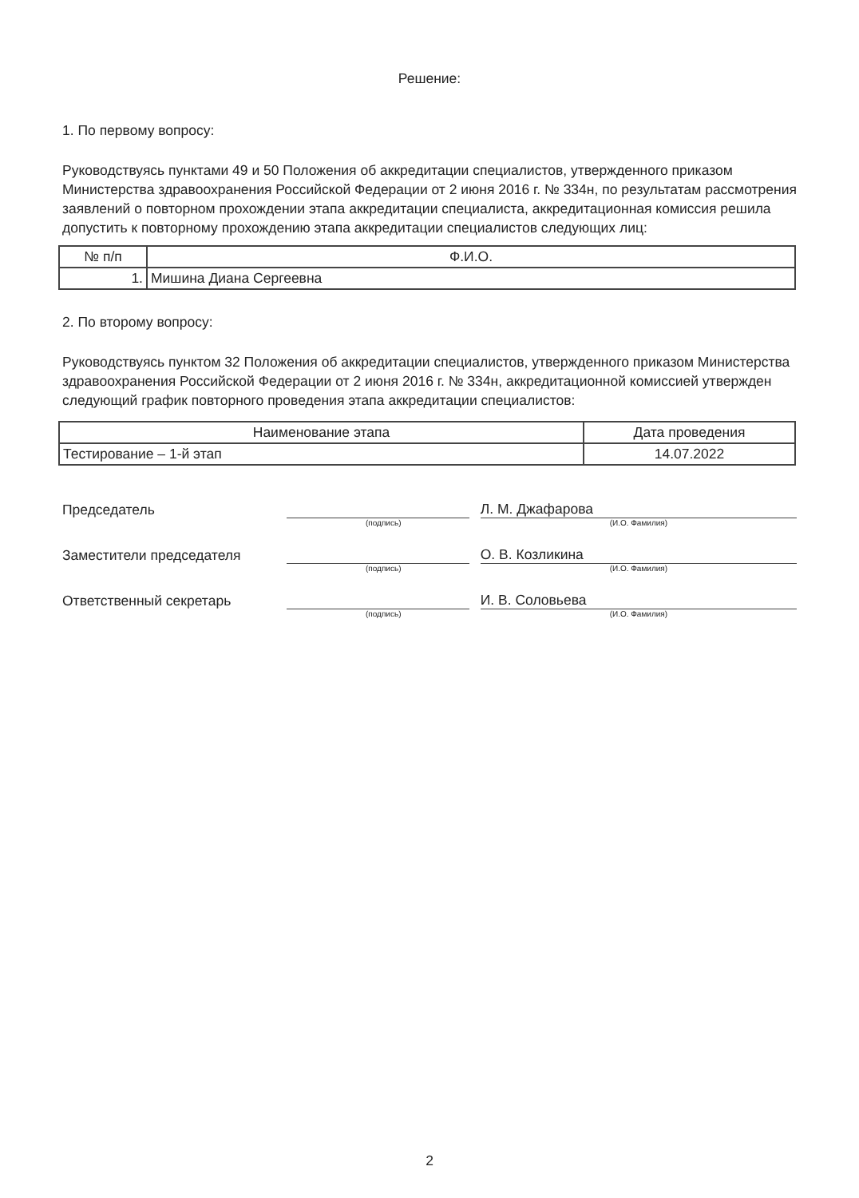Решение:
1. По первому вопросу:
Руководствуясь пунктами 49 и 50 Положения об аккредитации специалистов, утвержденного приказом Министерства здравоохранения Российской Федерации от 2 июня 2016 г. № 334н, по результатам рассмотрения заявлений о повторном прохождении этапа аккредитации специалиста, аккредитационная комиссия решила допустить к повторному прохождению этапа аккредитации специалистов следующих лиц:
| № п/п | Ф.И.О. |
| --- | --- |
| 1. | Мишина Диана Сергеевна |
2. По второму вопросу:
Руководствуясь пунктом 32 Положения об аккредитации специалистов, утвержденного приказом Министерства здравоохранения Российской Федерации от 2 июня 2016 г. № 334н, аккредитационной комиссией утвержден следующий график повторного проведения этапа аккредитации специалистов:
| Наименование этапа | Дата проведения |
| --- | --- |
| Тестирование – 1-й этап | 14.07.2022 |
Председатель
Л. М. Джафарова
(подпись) (И.О. Фамилия)
Заместители председателя
О. В. Козликина
(подпись) (И.О. Фамилия)
Ответственный секретарь
И. В. Соловьева
(подпись) (И.О. Фамилия)
2